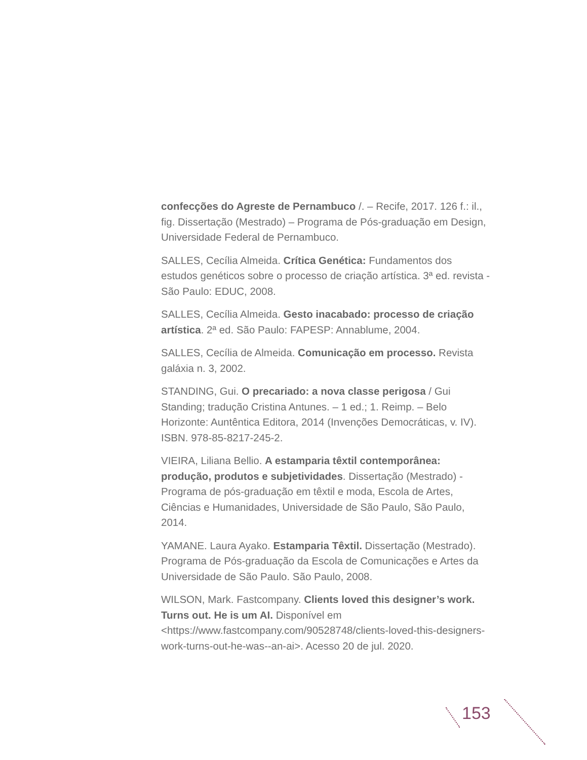confecções do Agreste de Pernambuco /. – Recife, 2017. 126 f.: il., fig. Dissertação (Mestrado) – Programa de Pós-graduação em Design, Universidade Federal de Pernambuco.
SALLES, Cecília Almeida. Crítica Genética: Fundamentos dos estudos genéticos sobre o processo de criação artística. 3ª ed. revista - São Paulo: EDUC, 2008.
SALLES, Cecília Almeida. Gesto inacabado: processo de criação artística. 2ª ed. São Paulo: FAPESP: Annablume, 2004.
SALLES, Cecília de Almeida. Comunicação em processo. Revista galáxia n. 3, 2002.
STANDING, Gui. O precariado: a nova classe perigosa / Gui Standing; tradução Cristina Antunes. – 1 ed.; 1. Reimp. – Belo Horizonte: Auntêntica Editora, 2014 (Invenções Democráticas, v. IV). ISBN. 978-85-8217-245-2.
VIEIRA, Liliana Bellio. A estamparia têxtil contemporânea: produção, produtos e subjetividades. Dissertação (Mestrado) - Programa de pós-graduação em têxtil e moda, Escola de Artes, Ciências e Humanidades, Universidade de São Paulo, São Paulo, 2014.
YAMANE. Laura Ayako. Estamparia Têxtil. Dissertação (Mestrado). Programa de Pós-graduação da Escola de Comunicações e Artes da Universidade de São Paulo. São Paulo, 2008.
WILSON, Mark. Fastcompany. Clients loved this designer’s work. Turns out. He is um AI. Disponível em <https://www.fastcompany.com/90528748/clients-loved-this-designers-work-turns-out-he-was--an-ai>. Acesso 20 de jul. 2020.
153